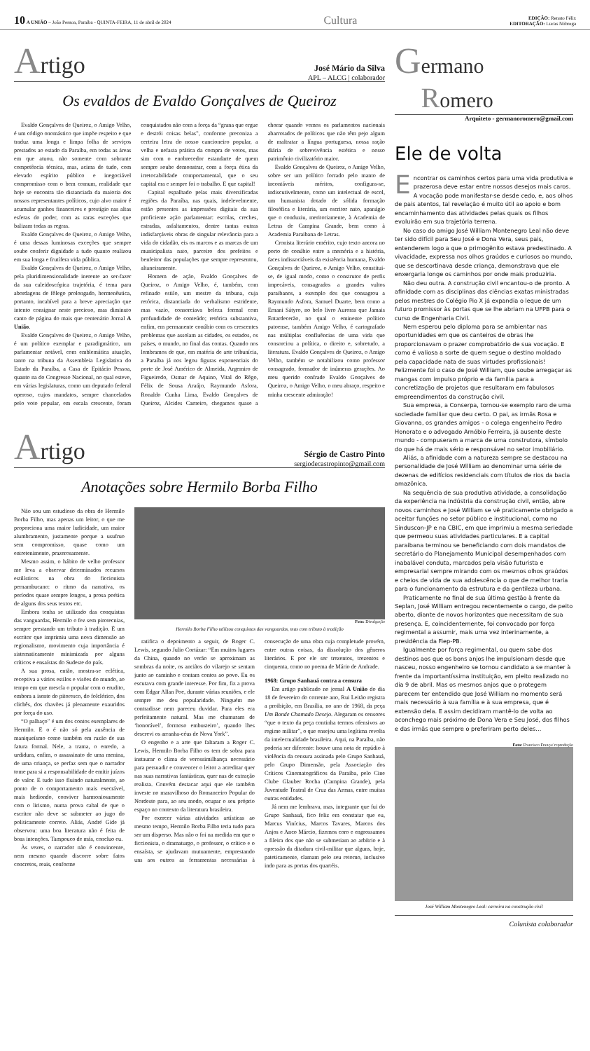10 A UNIÃO – João Pessoa, Paraíba - QUINTA-FEIRA, 11 de abril de 2024
Cultura
EDIÇÃO: Renato Félix
EDITORAÇÃO: Lucas Nóbrega
Artigo
José Mário da Silva
APL – ALCG | colaborador
Os evaldos de Evaldo Gonçalves de Queiroz
Evaldo Gonçalves de Queiroz, o Amigo Velho, é um código onomástico que impõe respeito e que traduz uma longa e limpa folha de serviços prestados ao estado da Paraíba, em todas as áreas em que atuou, não somente com sobrante competência técnica, mas, acima de tudo, com elevado espírito público e inegociável compromisso com o bem comum, realidade que hoje se encontra tão distanciada da maioria dos nossos representantes políticos, cujo alvo maior é acumular ganhos financeiros e prestígio nas altas esferas do poder, com as raras exceções que balizam todas as regras.
Evaldo Gonçalves de Queiroz, o Amigo Velho, é uma dessas luminosas exceções que sempre soube conferir dignidade a tudo quanto realizou em sua longa e frutífera vida pública.
Evaldo Gonçalves de Queiroz, o Amigo Velho, pela pluridimensionalidade inerente ao ser-fazer da sua caleidoscópica trajetória, é tema para abordagens de fôlego prolongado, hermenêutica, portanto, incabível para a breve apreciação que intento consignar neste precioso, mas diminuto canto de página do mais que centenário Jornal A União.
Evaldo Gonçalves de Queiroz, o Amigo Velho, é um político exemplar e paradigmático, um parlamentar notável, com emblemática atuação, tanto na tribuna da Assembleia Legislativa do Estado da Paraíba, a Casa de Epitácio Pessoa, quanto na do Congresso Nacional, no qual esteve, em várias legislaturas, como um deputado federal operoso, cujos mandatos, sempre chancelados pelo voto popular, em escala crescente, foram conquistados não com a força da “grana que ergue e destrói coisas belas”, conforme preconiza a certeira letra do nosso cancioneiro popular, a velha e nefasta prática da compra de votos, mas sim com o enobrecedor estandarte de quem sempre soube demonstrar, com a força ética da irretocabilidade comportamental, que o seu capital era e sempre foi o trabalho. E que capital!
Capital espalhado pelas mais diversificadas regiões da Paraíba, nas quais, indelevelmente, estão presentes as impressões digitais da sua proficiente ação parlamentar: escolas, creches, estradas, asfaltamentos, dentre tantas outras indisfarçáveis obras de singular relevância para a vida do cidadão, eis os marcos e as marcas de um municipalista nato, parceiro dos prefeitos e benfeitor das populações que sempre representou, altaneiramente.
Homem de ação, Evaldo Gonçalves de Queiroz, o Amigo Velho, é, também, com refinado estilo, um mestre da tribuna, cuja retórica, distanciada do verbalismo estridente, mas vazio, consorciava beleza formal com profundidade de conteúdo; retórica substantiva, enfim, em permanente conúbio com os crescentes problemas que assolam as cidades, os estados, os países, o mundo, no final das contas. Quando nos lembramos de que, em matéria de arte tribunícia, a Paraíba já nos legou figuras exponenciais do porte de José Américo de Almeida, Argemiro de Figueiredo, Osmar de Aquino, Vital do Rêgo, Félix de Sousa Araújo, Raymundo Asfora, Ronaldo Cunha Lima, Evaldo Gonçalves de Queiroz, Alcides Carneiro, chegamos quase a chorar quando vemos os parlamentos nacionais abarrotados de políticos que não têm pejo algum de maltratar a língua portuguesa, nossa ração diária de sobrevivência estética e nosso patrimônio civilizatório maior.
Evaldo Gonçalves de Queiroz, o Amigo Velho, sobre ser um político forrado pelo manto de incontáveis méritos, configura-se, indiscutivelmente, como um intelectual de escol, um humanista dotado de sólida formação filosófica e literária, um escritor nato, apanágio que o conduziu, meritoriamente, à Academia de Letras de Campina Grande, bem como à Academia Paraibana de Letras.
Cronista literário emérito, cujo texto ancora no porto do conúbio entre a memória e a história, faces indissociáveis da existência humana, Evaldo Gonçalves de Queiroz, o Amigo Velho, constitui-se, de igual modo, como o construtor de perfis impecáveis, consagrados a grandes vultos paraibanos, a exemplo dos que consagrou a Raymundo Asfora, Samuel Duarte, bem como a Ernani Sátyro, no belo livro Auroras que Jamais Entardecerão, no qual o eminente político patoense, também Amigo Velho, é cartografado nas múltiplas confluências de uma vida que consorciou a política, o direito e, sobretudo, a literatura. Evaldo Gonçalves de Queiroz, o Amigo Velho, também se notabilizou como professor consagrado, formador de inúmeras gerações. Ao meu querido confrade Evaldo Gonçalves de Queiroz, o Amigo Velho, o meu abraço, respeito e minha crescente admiração!
Artigo
Sérgio de Castro Pinto
sergiodecastropinto@gmail.com
Anotações sobre Hermilo Borba Filho
Não sou um estudioso da obra de Hermilo Borba Filho, mas apenas um leitor, o que me proporciona uma maior ludicidade, um maior alumbramento, justamente porque a usufruo sem compromisso, quase como um entretenimento, prazerosamente.
Mesmo assim, o hábito de velho professor me leva a observar determinados recursos estilísticos na obra do ficcionista pernambucano: o ritmo da narrativa, os períodos quase sempre longos, a prosa poética de alguns dos seus textos etc.
Embora tenha se utilizado das conquistas das vanguardas, Hermilo o fez sem pirotecnias, sempre prestando um tributo à tradição. É um escritor que imprimiu uma nova dimensão ao regionalismo, movimento cuja importância é sistematicamente minimizada por alguns críticos e ensaístas do Sudeste do país.
A sua prosa, então, mostra-se eclética, receptiva a vários estilos e visões do mundo, ao tempo em que mescla o popular com o erudito, embora a isente do pitoresco, do folclórico, dos clichês, dos chavões já plenamente exauridos por força do uso.
“O palhaço” é um dos contos exemplares de Hermilo. E o é não só pela ausência de maniqueísmo como também em razão de sua fatura formal. Nele, a trama, o enredo, a urdidura, enfim, o assassinato de uma menina, de uma criança, se perfaz sem que o narrador tome para si a responsabilidade de emitir juízos de valor. E tudo isso fluindo naturalmente, ao ponto de o comportamento mais execrável, mais hediondo, conviver harmoniosamente com o lirismo, numa prova cabal de que o escritor não deve se submeter ao jugo do politicamente correto. Aliás, André Gide já observou: uma boa literatura não é feita de boas intenções. Tampouco de más, concluo eu.
Às vezes, o narrador não é convincente, nem mesmo quando discorre sobre fatos concretos, reais, conforme
Foto: Divulgação
Hermilo Borba Filho utilizou conquistas das vanguardas, mas com tributo à tradição
ratifica o depoimento a seguir, de Roger C. Lewis, segundo Julio Cortázar: “Em muitos lugares da China, quando no verão se aproximam as sombras da noite, os anciãos do vilarejo se sentam junto ao caminho e contam contos ao povo. Eu os escutava com grande interesse. Por fim, fiz a prova com Edgar Allan Poe, durante várias reuniões, e ele sempre me deu popularidade. Ninguém me contradisse nem pareceu duvidar. Para eles era perfeitamente natural. Mas me chamaram de ‘honorável’, formoso embusteiro’, quando lhes descrevi os arranha-céus de Nova York”.
O engenho e a arte que faltaram a Roger C. Lewis, Hermilo Borba Filho os tem de sobra para instaurar o clima de verossimilhança necessário para persuadir e convencer o leitor a acreditar quer nas suas narrativas fantásticas, quer nas de extração realista. Convém destacar aqui que ele também investe no maravilhoso do Romanceiro Popular do Nordeste para, ao seu modo, ocupar o seu próprio espaço no contexto da literatura brasileira.
Por exercer várias atividades artísticas ao mesmo tempo, Hermilo Borba Filho teria tudo para ser um disperso. Mas não o foi na medida em que o ficcionista, o dramaturgo, o professor, o crítico e o ensaísta, se ajudavam mutuamente, emprestando uns aos outros as ferramentas necessárias à consecução de uma obra cuja completude provém, entre outras coisas, da dissolução dos gêneros literários. E por ele ser trezentos, trezentos e cinquenta, como no poema de Mário de Andrade.
1968: Grupo Sanhauá contra a censura
Em artigo publicado no jornal A União do dia 18 de fevereiro do corrente ano, Rui Leitão registra a proibição, em Brasília, no ano de 1968, da peça Um Bonde Chamado Desejo. Alegaram os censores “que o texto da peça continha termos ofensivos ao regime militar”, o que ensejou uma legítima revolta da intelectualidade brasileira. Aqui, na Paraíba, não poderia ser diferente: houve uma nota de repúdio à violência da censura assinada pelo Grupo Sanhauá, pelo Grupo Dimensão, pela Associação dos Críticos Cinematográficos da Paraíba, pelo Cine Clube Glauber Rocha (Campina Grande), pela Juventude Teatral de Cruz das Armas, entre muitas outras entidades.
Já nem me lembrava, mas, integrante que fui do Grupo Sanhauá, fico feliz em constatar que eu, Marcus Vinícius, Marcos Tavares, Marcos dos Anjos e Anco Márcio, fizemos coro e engrossamos a fileira dos que não se submetiam ao arbítrio e à opressão da ditadura civil-militar que alguns, hoje, pateticamente, clamam pelo seu retorno, inclusive indo para as portas dos quartéis.
Germano
Romero
Arquiteto - germanoromero@gmail.com
Ele de volta
Encontrar os caminhos certos para uma vida produtiva e prazerosa deve estar entre nossos desejos mais caros. A vocação pode manifestar-se desde cedo, e, aos olhos de pais atentos, tal revelação é muito útil ao apoio e bom encaminhamento das atividades pelas quais os filhos evoluirão em sua trajetória terrena.
No caso do amigo José William Montenegro Leal não deve ter sido difícil para Seu José e Dona Vera, seus pais, entenderem logo a que o primogênito estava predestinado. A vivacidade, expressa nos olhos graúdos e curiosos ao mundo, que se descortinava desde criança, demonstrava que ele enxergaria longe os caminhos por onde mais produziria.
Não deu outra. A construção civil encantou-o de pronto. A afinidade com as disciplinas das ciências exatas ministradas pelos mestres do Colégio Pio X já expandia o leque de um futuro promissor às portas que se lhe abriam na UFPB para o curso de Engenharia Civil.
Nem esperou pelo diploma para se ambientar nas oportunidades em que os canteiros de obras lhe proporcionavam o prazer comprobatório de sua vocação. E como é valiosa a sorte de quem segue o destino moldado pela capacidade nata de suas virtudes profissionais! Felizmente foi o caso de José William, que soube arregaçar as mangas com impulso próprio e da família para a concretização de projetos que resultaram em fabulosos empreendimentos da construção civil.
Sua empresa, a Conserpa, tornou-se exemplo raro de uma sociedade familiar que deu certo. O pai, as irmãs Rosa e Giovanna, os grandes amigos - o colega engenheiro Pedro Honorato e o advogado Arnóbio Ferreira, já ausente deste mundo - compuseram a marca de uma construtora, símbolo do que há de mais sério e responsável no setor imobiliário.
Aliás, a afinidade com a natureza sempre se destacou na personalidade de José William ao denominar uma série de dezenas de edifícios residenciais com títulos de rios da bacia amazônica.
Na sequência de sua produtiva atividade, a consolidação da experiência na indústria da construção civil, então, abre novos caminhos e José William se vê praticamente obrigado a aceitar funções no setor público e institucional, como no Sinduscon-JP e na CBIC, em que imprimiu a mesma seriedade que permeou suas atividades particulares. E a capital paraibana terminou se beneficiando com dois mandatos de secretário do Planejamento Municipal desempenhados com inabalável conduta, marcados pela visão futurista e empresarial sempre mirando com os mesmos olhos graúdos e cheios de vida de sua adolescência o que de melhor traria para o funcionamento da estrutura e da gentileza urbana.
Praticamente no final de sua última gestão à frente da Seplan, José William entregou recentemente o cargo, de peito aberto, diante de novos horizontes que necessitam de sua presença. E, coincidentemente, foi convocado por força regimental a assumir, mais uma vez interinamente, a presidência da Fiep-PB.
Igualmente por força regimental, ou quem sabe dos destinos aos que os bons anjos lhe impulsionam desde que nasceu, nosso engenheiro se tornou candidato a se manter à frente da importantíssima instituição, em pleito realizado no dia 9 de abril. Mas os mesmos anjos que o protegem parecem ter entendido que José William no momento será mais necessário à sua família e à sua empresa, que é extensão dela. E assim decidiram mantê-lo de volta ao aconchego mais próximo de Dona Vera e Seu José, dos filhos e das irmãs que sempre o preferiram perto deles…
Foto: Francisco França/ reprodução
José William Montenegro Leal: carreira na construção civil
Colunista colaborador